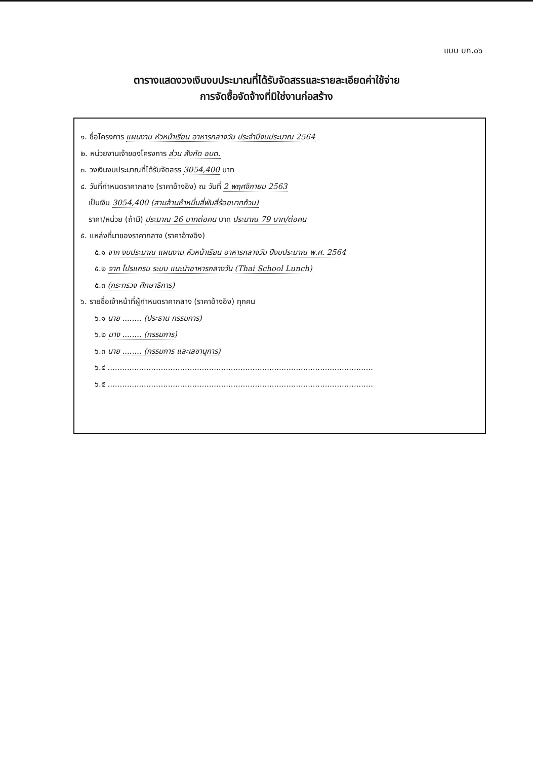แบบ บก.๐๖
ตารางแสดงวงเงินงบประมาณที่ได้รับจัดสรรและรายละเอียดค่าใช้จ่าย
การจัดซื้อจัดจ้างที่มิใช่งานก่อสร้าง
๑. ชื่อโครงการ แผนงาน หัวหน้าเรียน อาหารกลางวัน ประจำปีงบประมาณ 2564
๒. หน่วยงานเจ้าของโครงการ ส่วน สังกัด อบต.
๓. วงเงินงบประมาณที่ได้รับจัดสรร 3054,400 บาท
๔. วันที่กำหนดราคากลาง (ราคาอ้างอิง) ณ วันที่ 2 พฤศจิกายน 2563
เป็นเงิน 3054,400 (สามล้านห้าหมื่นสี่พันสี่ร้อยบาทถ้วน)
ราคา/หน่วย (ถ้ามี) ประมาณ 26 บาทต่อคน บาท ประมาณ 79 บาท/ต่อคน
๕. แหล่งที่มาของราคากลาง (ราคาอ้างอิง)
๕.๑ จาก งบประมาณ แผนงาน หัวหน้าเรียน อาหารกลางวัน ปีงบประมาณ พ.ศ. 2564
๕.๒ จาก โปรแกรม ระบบ แนะนำอาหารกลางวัน (Thai School Lunch)
๕.๓ (กระทรวง ศึกษาธิการ)
๖. รายชื่อเจ้าหน้าที่ผู้กำหนดราคากลาง (ราคาอ้างอิง) ทุกคน
๖.๑ นาย ........ (ประธาน กรรมการ)
๖.๒ นาง ........ (กรรมการ)
๖.๓ นาย ........ (กรรมการ และเลขานุการ)
๖.๔ ..............................................................................................................
๖.๕ ..............................................................................................................